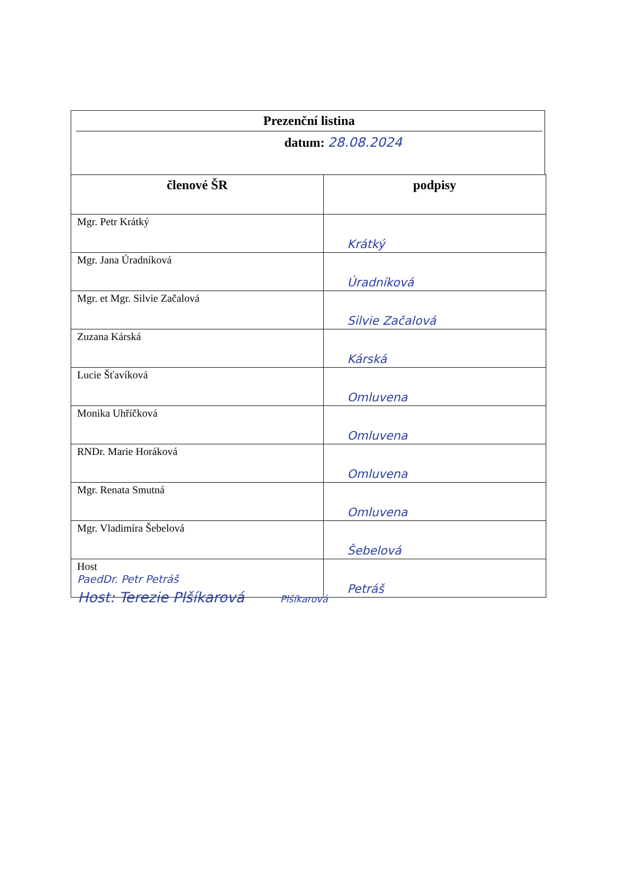Prezenční listina
datum: 28.08.2024
| členové ŠR | podpisy |
| --- | --- |
| Mgr. Petr Krátký | Krátký |
| Mgr. Jana Úradníková | Úradníková |
| Mgr. et Mgr. Silvie Začalová | Silvie Začalová |
| Zuzana Kárská | Kárská |
| Lucie Šťavíková | Omluvena |
| Monika Uhříčková | Omluvena |
| RNDr. Marie Horáková | Omluvena |
| Mgr. Renata Smutná | Omluvena |
| Mgr. Vladimíra Šebelová | Šebelová |
| Host PaedDr. Petr Petráš | Petráš |
Host: Terezie Plšíkarová Plšíkarová